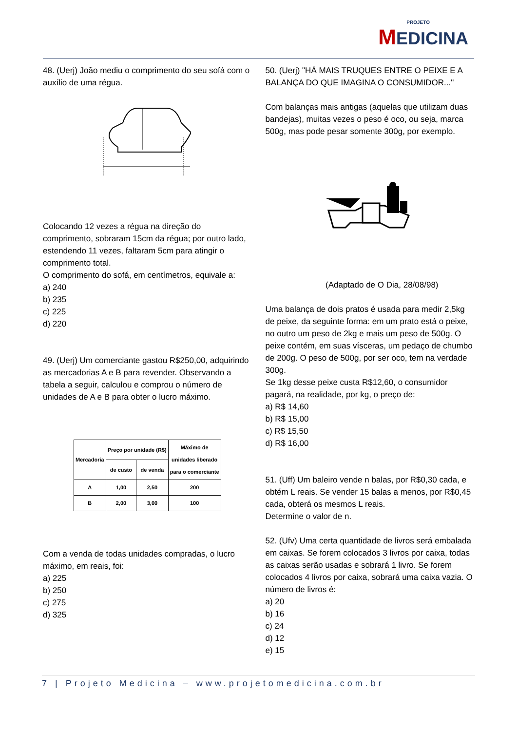PROJETO MEDICINA
48. (Uerj) João mediu o comprimento do seu sofá com o auxílio de uma régua.
Colocando 12 vezes a régua na direção do comprimento, sobraram 15cm da régua; por outro lado, estendendo 11 vezes, faltaram 5cm para atingir o comprimento total.
O comprimento do sofá, em centímetros, equivale a:
a) 240
b) 235
c) 225
d) 220
49. (Uerj) Um comerciante gastou R$250,00, adquirindo as mercadorias A e B para revender. Observando a tabela a seguir, calculou e comprou o número de unidades de A e B para obter o lucro máximo.
| Mercadoria | Preço por unidade (R$) | | Máximo de unidades liberado para o comerciante |
| --- | --- | --- | --- |
| | de custo | de venda | |
| A | 1,00 | 2,50 | 200 |
| B | 2,00 | 3,00 | 100 |
Com a venda de todas unidades compradas, o lucro máximo, em reais, foi:
a) 225
b) 250
c) 275
d) 325
50. (Uerj) "HÁ MAIS TRUQUES ENTRE O PEIXE E A BALANÇA DO QUE IMAGINA O CONSUMIDOR..."
Com balanças mais antigas (aquelas que utilizam duas bandejas), muitas vezes o peso é oco, ou seja, marca 500g, mas pode pesar somente 300g, por exemplo.
(Adaptado de O Dia, 28/08/98)
Uma balança de dois pratos é usada para medir 2,5kg de peixe, da seguinte forma: em um prato está o peixe, no outro um peso de 2kg e mais um peso de 500g. O peixe contém, em suas vísceras, um pedaço de chumbo de 200g. O peso de 500g, por ser oco, tem na verdade 300g.
Se 1kg desse peixe custa R$12,60, o consumidor pagará, na realidade, por kg, o preço de:
a) R$ 14,60
b) R$ 15,00
c) R$ 15,50
d) R$ 16,00
51. (Uff) Um baleiro vende n balas, por R$0,30 cada, e obtém L reais. Se vender 15 balas a menos, por R$0,45 cada, obterá os mesmos L reais.
Determine o valor de n.
52. (Ufv) Uma certa quantidade de livros será embalada em caixas. Se forem colocados 3 livros por caixa, todas as caixas serão usadas e sobrará 1 livro. Se forem colocados 4 livros por caixa, sobrará uma caixa vazia. O número de livros é:
a) 20
b) 16
c) 24
d) 12
e) 15
7 | Projeto Medicina – www.projetomedicina.com.br